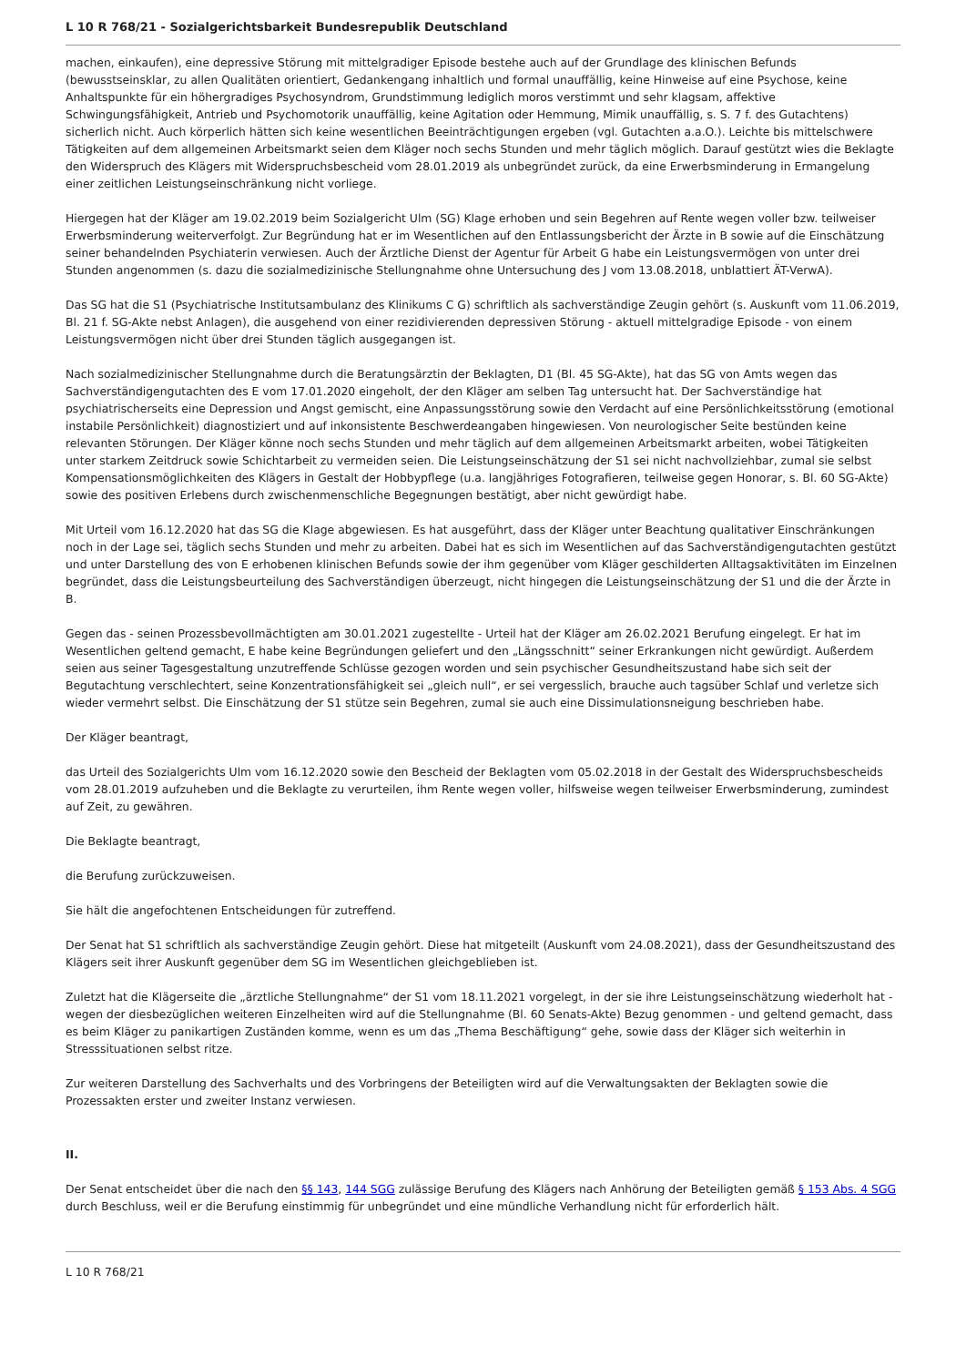L 10 R 768/21 - Sozialgerichtsbarkeit Bundesrepublik Deutschland
machen, einkaufen), eine depressive Störung mit mittelgradiger Episode bestehe auch auf der Grundlage des klinischen Befunds (bewusstseinsklar, zu allen Qualitäten orientiert, Gedankengang inhaltlich und formal unauffällig, keine Hinweise auf eine Psychose, keine Anhaltspunkte für ein höhergradiges Psychosyndrom, Grundstimmung lediglich moros verstimmt und sehr klagsam, affektive Schwingungsfähigkeit, Antrieb und Psychomotorik unauffällig, keine Agitation oder Hemmung, Mimik unauffällig, s. S. 7 f. des Gutachtens) sicherlich nicht. Auch körperlich hätten sich keine wesentlichen Beeinträchtigungen ergeben (vgl. Gutachten a.a.O.). Leichte bis mittelschwere Tätigkeiten auf dem allgemeinen Arbeitsmarkt seien dem Kläger noch sechs Stunden und mehr täglich möglich. Darauf gestützt wies die Beklagte den Widerspruch des Klägers mit Widerspruchsbescheid vom 28.01.2019 als unbegründet zurück, da eine Erwerbsminderung in Ermangelung einer zeitlichen Leistungseinschränkung nicht vorliege.
Hiergegen hat der Kläger am 19.02.2019 beim Sozialgericht Ulm (SG) Klage erhoben und sein Begehren auf Rente wegen voller bzw. teilweiser Erwerbsminderung weiterverfolgt. Zur Begründung hat er im Wesentlichen auf den Entlassungsbericht der Ärzte in B sowie auf die Einschätzung seiner behandelnden Psychiaterin verwiesen. Auch der Ärztliche Dienst der Agentur für Arbeit G habe ein Leistungsvermögen von unter drei Stunden angenommen (s. dazu die sozialmedizinische Stellungnahme ohne Untersuchung des J vom 13.08.2018, unblattiert ÄT-VerwA).
Das SG hat die S1 (Psychiatrische Institutsambulanz des Klinikums C G) schriftlich als sachverständige Zeugin gehört (s. Auskunft vom 11.06.2019, Bl. 21 f. SG-Akte nebst Anlagen), die ausgehend von einer rezidivierenden depressiven Störung - aktuell mittelgradige Episode - von einem Leistungsvermögen nicht über drei Stunden täglich ausgegangen ist.
Nach sozialmedizinischer Stellungnahme durch die Beratungsärztin der Beklagten, D1 (Bl. 45 SG-Akte), hat das SG von Amts wegen das Sachverständigengutachten des E vom 17.01.2020 eingeholt, der den Kläger am selben Tag untersucht hat. Der Sachverständige hat psychiatrischerseits eine Depression und Angst gemischt, eine Anpassungsstörung sowie den Verdacht auf eine Persönlichkeitsstörung (emotional instabile Persönlichkeit) diagnostiziert und auf inkonsistente Beschwerdeangaben hingewiesen. Von neurologischer Seite bestünden keine relevanten Störungen. Der Kläger könne noch sechs Stunden und mehr täglich auf dem allgemeinen Arbeitsmarkt arbeiten, wobei Tätigkeiten unter starkem Zeitdruck sowie Schichtarbeit zu vermeiden seien. Die Leistungseinschätzung der S1 sei nicht nachvollziehbar, zumal sie selbst Kompensationsmöglichkeiten des Klägers in Gestalt der Hobbypflege (u.a. langjähriges Fotografieren, teilweise gegen Honorar, s. Bl. 60 SG-Akte) sowie des positiven Erlebens durch zwischenmenschliche Begegnungen bestätigt, aber nicht gewürdigt habe.
Mit Urteil vom 16.12.2020 hat das SG die Klage abgewiesen. Es hat ausgeführt, dass der Kläger unter Beachtung qualitativer Einschränkungen noch in der Lage sei, täglich sechs Stunden und mehr zu arbeiten. Dabei hat es sich im Wesentlichen auf das Sachverständigengutachten gestützt und unter Darstellung des von E erhobenen klinischen Befunds sowie der ihm gegenüber vom Kläger geschilderten Alltagsaktivitäten im Einzelnen begründet, dass die Leistungsbeurteilung des Sachverständigen überzeugt, nicht hingegen die Leistungseinschätzung der S1 und die der Ärzte in B.
Gegen das - seinen Prozessbevollmächtigten am 30.01.2021 zugestellte - Urteil hat der Kläger am 26.02.2021 Berufung eingelegt. Er hat im Wesentlichen geltend gemacht, E habe keine Begründungen geliefert und den „Längsschnitt“ seiner Erkrankungen nicht gewürdigt. Außerdem seien aus seiner Tagesgestaltung unzutreffende Schlüsse gezogen worden und sein psychischer Gesundheitszustand habe sich seit der Begutachtung verschlechtert, seine Konzentrationsfähigkeit sei „gleich null“, er sei vergesslich, brauche auch tagsüber Schlaf und verletze sich wieder vermehrt selbst. Die Einschätzung der S1 stütze sein Begehren, zumal sie auch eine Dissimulationsneigung beschrieben habe.
Der Kläger beantragt,
das Urteil des Sozialgerichts Ulm vom 16.12.2020 sowie den Bescheid der Beklagten vom 05.02.2018 in der Gestalt des Widerspruchsbescheids vom 28.01.2019 aufzuheben und die Beklagte zu verurteilen, ihm Rente wegen voller, hilfsweise wegen teilweiser Erwerbsminderung, zumindest auf Zeit, zu gewähren.
Die Beklagte beantragt,
die Berufung zurückzuweisen.
Sie hält die angefochtenen Entscheidungen für zutreffend.
Der Senat hat S1 schriftlich als sachverständige Zeugin gehört. Diese hat mitgeteilt (Auskunft vom 24.08.2021), dass der Gesundheitszustand des Klägers seit ihrer Auskunft gegenüber dem SG im Wesentlichen gleichgeblieben ist.
Zuletzt hat die Klägerseite die „ärztliche Stellungnahme“ der S1 vom 18.11.2021 vorgelegt, in der sie ihre Leistungseinschätzung wiederholt hat - wegen der diesbezüglichen weiteren Einzelheiten wird auf die Stellungnahme (Bl. 60 Senats-Akte) Bezug genommen - und geltend gemacht, dass es beim Kläger zu panikartigen Zuständen komme, wenn es um das „Thema Beschäftigung“ gehe, sowie dass der Kläger sich weiterhin in Stresssituationen selbst ritze.
Zur weiteren Darstellung des Sachverhalts und des Vorbringens der Beteiligten wird auf die Verwaltungsakten der Beklagten sowie die Prozessakten erster und zweiter Instanz verwiesen.
II.
Der Senat entscheidet über die nach den §§ 143, 144 SGG zulässige Berufung des Klägers nach Anhörung der Beteiligten gemäß § 153 Abs. 4 SGG durch Beschluss, weil er die Berufung einstimmig für unbegründet und eine mündliche Verhandlung nicht für erforderlich hält.
L 10 R 768/21